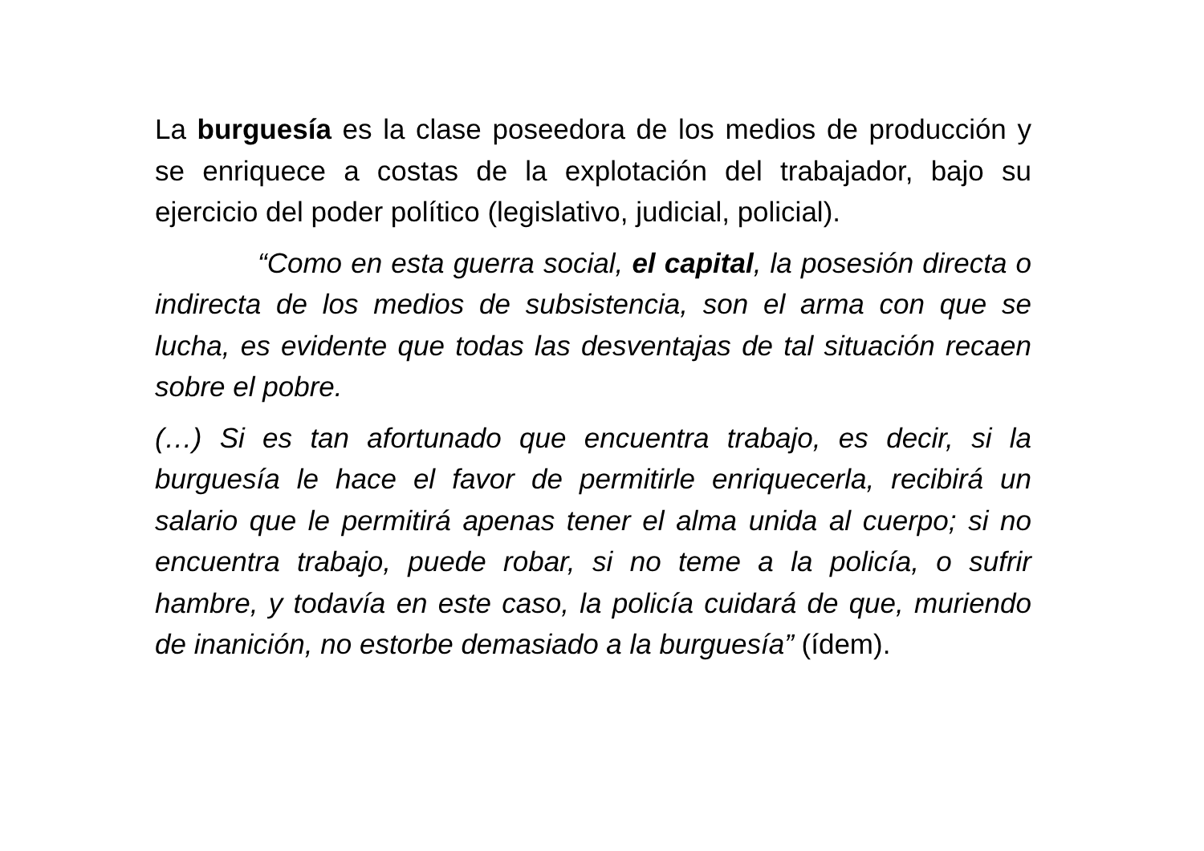La burguesía es la clase poseedora de los medios de producción y se enriquece a costas de la explotación del trabajador, bajo su ejercicio del poder político (legislativo, judicial, policial).
“Como en esta guerra social, el capital, la posesión directa o indirecta de los medios de subsistencia, son el arma con que se lucha, es evidente que todas las desventajas de tal situación recaen sobre el pobre.
(…) Si es tan afortunado que encuentra trabajo, es decir, si la burguesía le hace el favor de permitirle enriquecerla, recibirá un salario que le permitirá apenas tener el alma unida al cuerpo; si no encuentra trabajo, puede robar, si no teme a la policía, o sufrir hambre, y todavía en este caso, la policía cuidará de que, muriendo de inanición, no estorbe demasiado a la burguesía” (ídem).